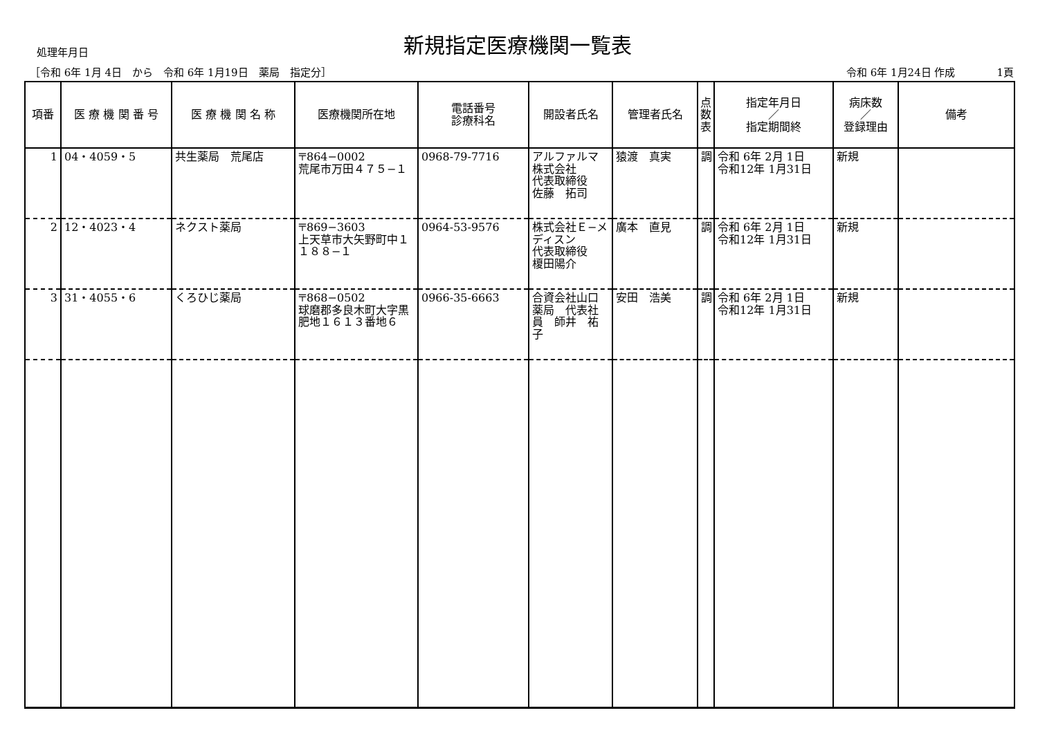処理年月日
新規指定医療機関一覧表
［令和 6年 1月 4日　から　令和 6年 1月19日　薬局　指定分］ 令和 6年 1月24日 作成　　　　1頁
| 項番 | 医 療 機 関 番 号 | 医 療 機 関 名 称 | 医療機関所在地 | 電話番号 診療科名 | 開設者氏名 | 管理者氏名 | 点 数 表 | 指定年月日 ／ 指定期間終 | 病床数 ／ 登録理由 | 備考 |
| --- | --- | --- | --- | --- | --- | --- | --- | --- | --- | --- |
| 1 | 04・4059・5 | 共生薬局 荒尾店 | 〒864−0002 荒尾市万田４７５−１ | 0968-79-7716 | アルファルマ株式会社 代表取締役 佐藤 拓司 | 猿渡 真実 | 調 | 令和 6年 2月 1日 令和12年 1月31日 | 新規 | |
| 2 | 12・4023・4 | ネクスト薬局 | 〒869−3603 上天草市大矢野町中１１８８−１ | 0964-53-9576 | 株式会社Ｅ−メディスン 代表取締役 榎田陽介 | 廣本 直見 | 調 | 令和 6年 2月 1日 令和12年 1月31日 | 新規 | |
| 3 | 31・4055・6 | くろひじ薬局 | 〒868−0502 球磨郡多良木町大字黒肥地１６１３番地６ | 0966-35-6663 | 合資会社山口薬局 代表社員 師井 祐子 | 安田 浩美 | 調 | 令和 6年 2月 1日 令和12年 1月31日 | 新規 | |